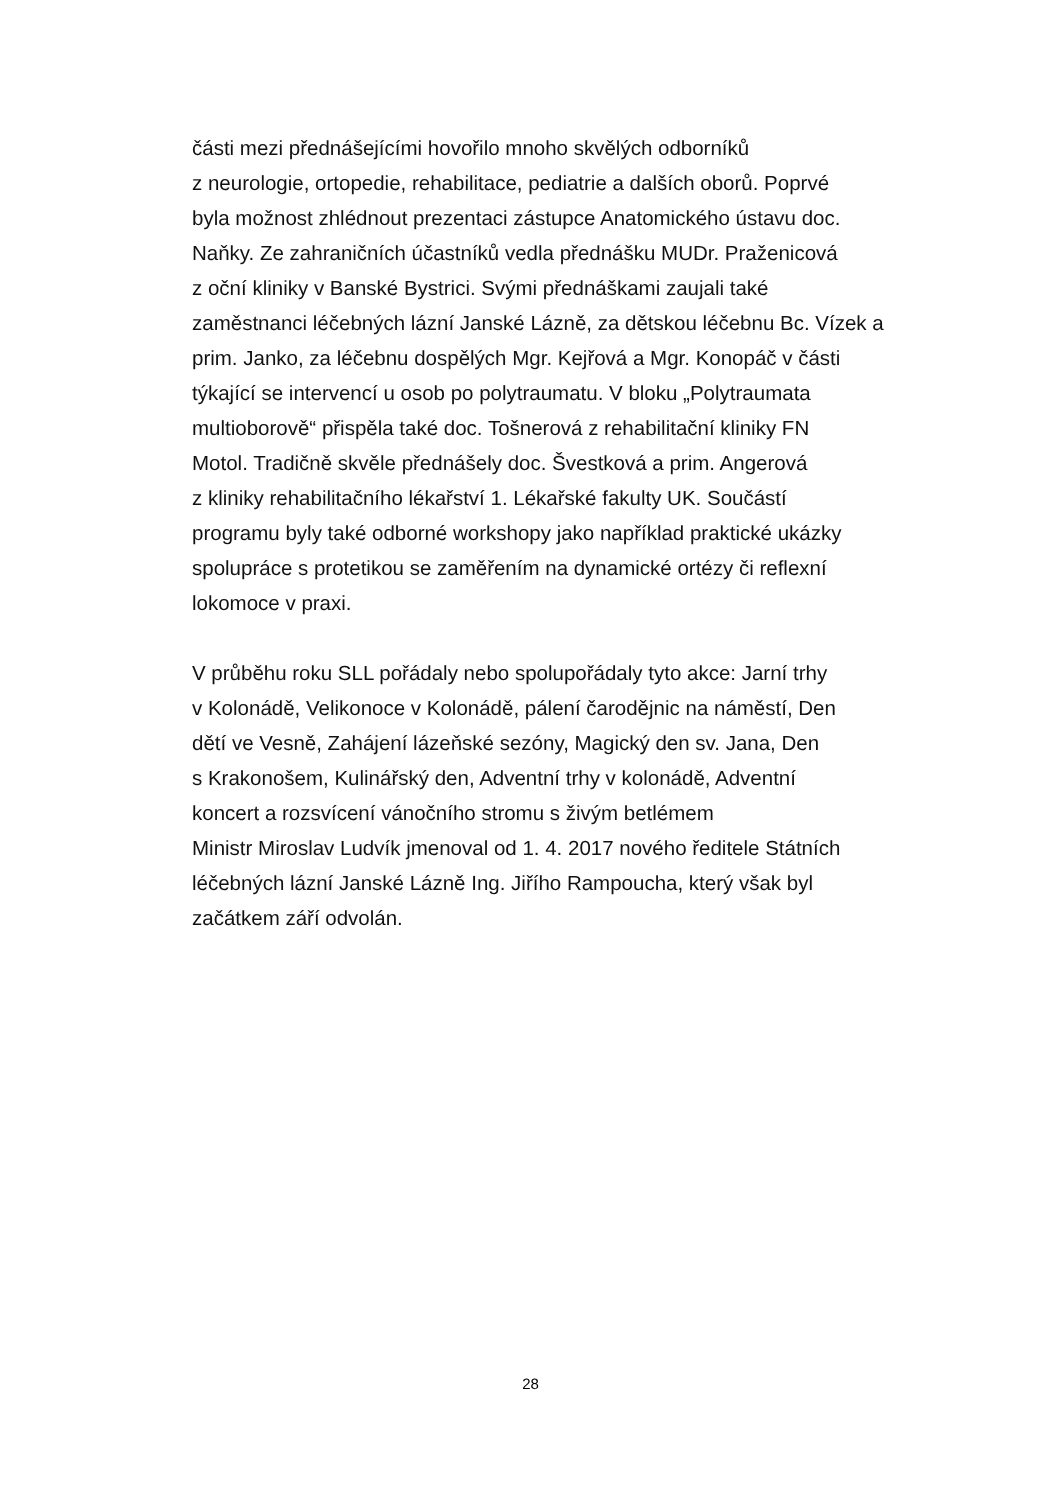části mezi přednášejícími hovořilo mnoho skvělých odborníků
z neurologie, ortopedie, rehabilitace, pediatrie a dalších oborů. Poprvé
byla možnost zhlédnout prezentaci zástupce Anatomického ústavu doc.
Naňky. Ze zahraničních účastníků vedla přednášku MUDr. Praženicová
z oční kliniky v Banské Bystrici. Svými přednáškami zaujali také
zaměstnanci léčebných lázní Janské Lázně, za dětskou léčebnu Bc. Vízek a
prim. Janko, za léčebnu dospělých Mgr. Kejřová a Mgr. Konopáč v části
týkající se intervencí u osob po polytraumatu. V bloku „Polytraumata
multioborově“ přispěla také doc. Tošnerová z rehabilitační kliniky FN
Motol. Tradičně skvěle přednášely doc. Švestková a prim. Angerová
z kliniky rehabilitačního lékařství 1. Lékařské fakulty UK. Součástí
programu byly také odborné workshopy jako například praktické ukázky
spolupráce s protetikou se zaměřením na dynamické ortézy či reflexní
lokomoce v praxi.
V průběhu roku SLL pořádaly nebo spolupořádaly tyto akce: Jarní trhy
v Kolonádě, Velikonoce v Kolonádě, pálení čarodějnic na náměstí, Den
dětí ve Vesně, Zahájení lázeňské sezóny, Magický den sv. Jana, Den
s Krakonošem, Kulinářský den, Adventní trhy v kolonádě, Adventní
koncert a rozsvícení vánočního stromu s živým betlémem
Ministr Miroslav Ludvík jmenoval od 1. 4. 2017 nového ředitele Státních
léčebných lázní Janské Lázně Ing. Jiřího Rampoucha, který však byl
začátkem září odvolán.
28